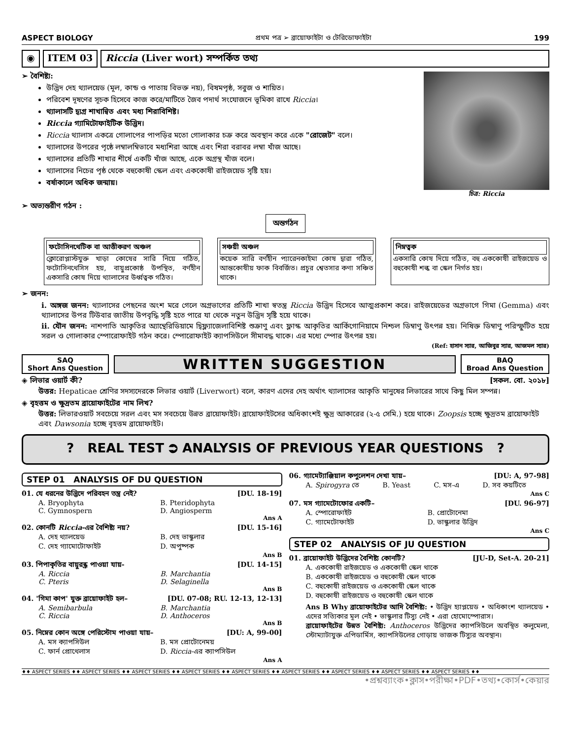ASPECT BIOLOGY প্রথম পত্র ➢ ব্রায়োফাইটা ও টেরিডোফাইটা 199
◉ ITEM 03 Riccia (Liver wort) সম্পর্কিত তথ্য
➢ বৈশিষ্ট্য:
উদ্ভিদ দেহ থ্যালয়েড (মূল, কান্ড ও পাতায় বিভক্ত নয়), বিষমপৃষ্ঠ, সবুজ ও শায়িত।
পরিবেশ দূষণের সূচক হিসেবে কাজ করে/মাটিতে জৈব পদার্থ সংযোজনে ভূমিকা রাখে Riccia।
থ্যালাসটি দ্ব্যগ্র শাখান্বিত এবং মধ্য শিরাবিশিষ্ট।
Riccia গ্যামিটোফাইটিক উদ্ভিদ।
Riccia থ্যালাস একত্রে গোলাপের পাপড়ির মতো গোলাকার চক্র করে অবস্থান করে একে "রোজেট" বলে।
থ্যালাসের উপরের পৃষ্ঠে লম্বালম্বিভাবে মধ্যশিরা আছে এবং শিরা বরাবর লম্বা খাঁজ আছে।
থ্যালাসের প্রতিটি শাখার শীর্ষে একটি খাঁজ আছে, একে অগ্রস্থ খাঁজ বলে।
থ্যালাসের নিচের পৃষ্ঠ থেকে বহুকোষী স্কেল এবং এককোষী রাইজয়েড সৃষ্টি হয়।
বর্ষাকালে অধিক জন্মায়।
চিত্র: Riccia
➢ অভ্যন্তরীণ গঠন :
অন্তর্গঠন
ফটোসিনথেটিক বা আত্তীকরণ অঞ্চল
ক্লোরোপ্লাস্টযুক্ত খাড়া কোষের সারি নিয়ে গঠিত, ফটোসিনথেসিস হয়, বায়ুপ্রকোষ্ঠ উপস্থিত, বর্ণহীন একসারি কোষ দিয়ে থ্যালাসের উর্ধ্বত্বক গঠিত।
সঞ্চয়ী অঞ্চল
কয়েক সারি বর্ণহীন প্যারেনকাইমা কোষ দ্বারা গঠিত, আন্তকোষীয় ফাক বিবর্জিত। প্রচুর শ্বেতসার কণা সঞ্চিত থাকে।
নিম্নত্বক
একসারি কোষ দিয়ে গঠিত, বহু এককোষী রাইজয়েড ও বহুকোষী শল্ক বা স্কেল নির্গত হয়।
➢ জনন:
i. অঙ্গজ জনন: থ্যালাসের পেছনের অংশ মরে গেলে অগ্রভাগের প্রতিটি শাখা স্বতন্ত্র Riccia উদ্ভিদ হিসেবে আত্মপ্রকাশ করে। রাইজয়েডের অগ্রভাগে গিমা (Gemma) এবং থ্যালাসের উপর টিউবার জাতীয় উপবৃদ্ধি সৃষ্টি হতে পারে যা থেকে নতুন উদ্ভিদ সৃষ্টি হয়ে থাকে।
ii. যৌন জনন: নাশপাতি আকৃতির অ্যান্থেরিডিয়ামে দ্বিফ্ল্যাজেলাবিশিষ্ট শুক্রাণু এবং ফ্লাস্ক আকৃতির আর্কিগোনিয়ামে নিশ্চল ডিম্বাণু উৎপন্ন হয়। নিষিক্ত ডিম্বাণু পরিস্ফুটিত হয়ে সরল ও গোলাকার স্পোরোফাইট গঠন করে। স্পোরোফাইট ক্যাপসিউলে সীমাবদ্ধ থাকে। এর মধ্যে স্পোর উৎপন্ন হয়।
(Ref: হাসান স্যার, আজিবুর স্যার, আজমল স্যার)
SAQ
Short Ans Question
WRITTEN SUGGESTION
BAQ
Broad Ans Question
◈ লিভার ওয়ার্ট কী? [সকল. বো. ২০১৮]
উত্তর: Hepaticae শ্রেণির সদস্যদেরকে লিভার ওয়ার্ট (Liverwort) বলে, কারণ এদের দেহ অর্থাৎ থ্যালাসের আকৃতি মানুষের লিভারের সাথে কিছু মিল সম্পন্ন।
◈ বৃহত্তম ও ক্ষুদ্রতম ব্রায়োফাইটের নাম লিখ?
উত্তর: লিভারওয়ার্ট সবচেয়ে সরল এবং মস সবচেয়ে উন্নত ব্রায়োফাইট। ব্রায়োফাইটসের অধিকাংশই ক্ষুদ্র আকারের (২-৫ সেমি.) হয়ে থাকে। Zoopsis হচ্ছে ক্ষুদ্রতম ব্রায়োফাইট এবং Dawsonia হচ্ছে বৃহত্তম ব্রায়োফাইট।
? REAL TEST ⮊ ANALYSIS OF PREVIOUS YEAR QUESTIONS ?
STEP 01 ANALYSIS OF DU QUESTION
01. যে ধরনের উদ্ভিদে পরিবহন তন্ত্র নেই? [DU. 18-19]
A. Bryophyta B. Pteridophyta C. Gymnospern D. Angiosperm
Ans A
02. কোনটি Riccia-এর বৈশিষ্ট্য নয়? [DU. 15-16]
A. দেহ থ্যালয়েড B. দেহ ভাস্কুলার C. দেহ গ্যামোটোফাইট D. অপুষ্পক
Ans B
03. পিপাকৃতির বায়ুরন্ধ্র পাওয়া যায়- [DU. 14-15]
A. Riccia B. Marchantia C. Pteris D. Selaginella
Ans B
04. 'গিমা কাপ' যুক্ত ব্রায়োফাইট হল– [DU. 07-08; RU. 12-13, 12-13]
A. Semibarbula B. Marchantia C. Riccia D. Anthoceros
Ans B
05. নিম্নের কোন অঙ্গে পেরিস্টোম পাওয়া যায়– [DU: A, 99-00]
A. মস ক্যাপসিউল B. মস প্রোটোনেময় C. ফার্ন প্রোথেলাস D. Riccia-এর ক্যাপসিউল
Ans A
06. গ্যামেট্যাঞ্জিয়াল কপুলেশন দেখা যায়– [DU: A, 97-98]
A. Spirogyra তে B. Yeast C. মস-এ D. সব কয়টিতে
Ans C
07. মস গ্যামেটোফোর একটি– [DU. 96-97]
A. স্পোরোফাইট B. প্রোটোনেমা C. গ্যামেটোফাইট D. ভাস্কুলার উদ্ভিদ
Ans C
STEP 02 ANALYSIS OF JU QUESTION
01. ব্রায়োফাইট উদ্ভিদের বৈশিষ্ট্য কোনটি? [JU-D, Set-A. 20-21]
A. এককোষী রাইজয়েড ও এককোষী স্কেল থাকে
B. এককোষী রাইজয়েড ও বহুকোষী স্কেল থাকে
C. বহুকোষী রাইজয়েড ও এককোষী স্কেল থাকে
D. বহুকোষী রাইজয়েড ও বহুকোষী স্কেল থাকে
Ans B Why ব্রায়োফাইটের আদি বৈশিষ্ট্য: • উদ্ভিদ হ্যাপ্লয়েড • অধিকাংশ থ্যালয়েড • এদের সত্যিকার মূল নেই • ভাস্কুলার টিস্যু নেই • এরা হোমোস্পোরাস।
ব্রায়োফাইটের উন্নত বৈশিষ্ট্য: Anthoceros উদ্ভিদের ক্যাপসিউলে অবস্থিত কলুমেলা, স্টোম্যাটাযুক্ত এপিডার্মিস, ক্যাপসিউলের গোড়ায় ভাজক টিস্যুর অবস্থান।
♦♦ ASPECT SERIES ♦♦ ASPECT SERIES ♦♦ ASPECT SERIES ♦♦ ASPECT SERIES ♦♦ ASPECT SERIES ♦♦ ASPECT SERIES ♦♦ ASPECT SERIES ♦♦ ASPECT SERIES ♦♦ ASPECT SERIES ♦♦
•প্রশ্নব্যাংক•ক্লাস•পরীক্ষা•PDF•তথ্য•কোর্স•কেয়ার